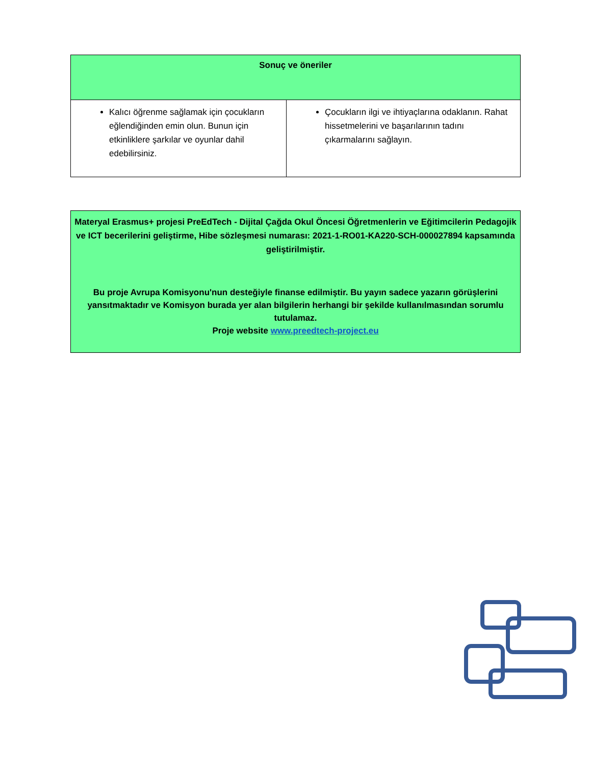| Sonuç ve öneriler | |
| --- | --- |
| Kalıcı öğrenme sağlamak için çocukların eğlendiğinden emin olun. Bunun için etkinliklere şarkılar ve oyunlar dahil edebilirsiniz. | Çocukların ilgi ve ihtiyaçlarına odaklanın. Rahat hissetmelerini ve başarılarının tadını çıkarmalarını sağlayın. |
Materyal Erasmus+ projesi PreEdTech - Dijital Çağda Okul Öncesi Öğretmenlerin ve Eğitimcilerin Pedagojik ve ICT becerilerini geliştirme, Hibe sözleşmesi numarası: 2021-1-RO01-KA220-SCH-000027894 kapsamında geliştirilmiştir.
Bu proje Avrupa Komisyonu'nun desteğiyle finanse edilmiştir. Bu yayın sadece yazarın görüşlerini yansıtmaktadır ve Komisyon burada yer alan bilgilerin herhangi bir şekilde kullanılmasından sorumlu tutulamaz.
Proje website www.preedtech-project.eu